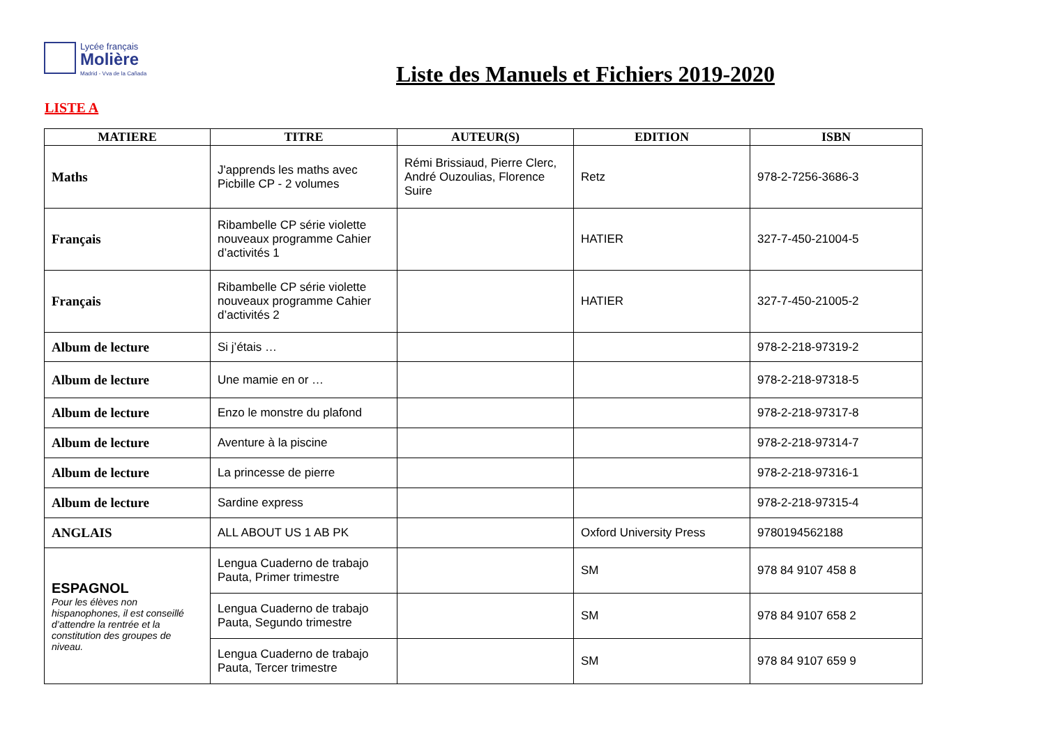Lycée français
Molière
Madrid - Vva de la Cañada
Liste des Manuels et Fichiers 2019-2020
LISTE A
| MATIERE | TITRE | AUTEUR(S) | EDITION | ISBN |
| --- | --- | --- | --- | --- |
| Maths | J'apprends les maths avec Picbille CP - 2 volumes | Rémi Brissiaud, Pierre Clerc, André Ouzoulias, Florence Suire | Retz | 978-2-7256-3686-3 |
| Français | Ribambelle CP série violette nouveaux programme Cahier d’activités 1 | | HATIER | 327-7-450-21004-5 |
| Français | Ribambelle CP série violette nouveaux programme Cahier d’activités 2 | | HATIER | 327-7-450-21005-2 |
| Album de lecture | Si j’étais … | | | 978-2-218-97319-2 |
| Album de lecture | Une mamie en or … | | | 978-2-218-97318-5 |
| Album de lecture | Enzo le monstre du plafond | | | 978-2-218-97317-8 |
| Album de lecture | Aventure à la piscine | | | 978-2-218-97314-7 |
| Album de lecture | La princesse de pierre | | | 978-2-218-97316-1 |
| Album de lecture | Sardine express | | | 978-2-218-97315-4 |
| ANGLAIS | ALL ABOUT US 1 AB PK | | Oxford University Press | 9780194562188 |
| ESPAGNOL Pour les élèves non hispanophones, il est conseillé d’attendre la rentrée et la constitution des groupes de niveau. | Lengua Cuaderno de trabajo Pauta, Primer trimestre | | SM | 978 84 9107 458 8 |
| | Lengua Cuaderno de trabajo Pauta, Segundo trimestre | | SM | 978 84 9107 658 2 |
| | Lengua Cuaderno de trabajo Pauta, Tercer trimestre | | SM | 978 84 9107 659 9 |